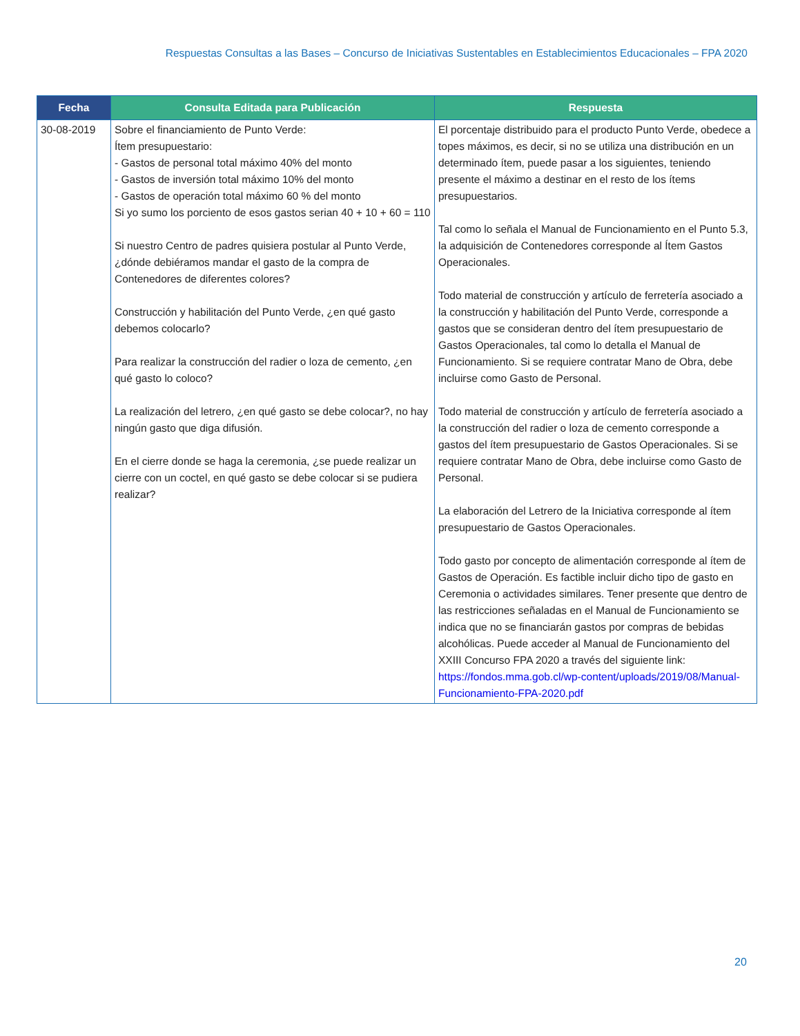Respuestas Consultas a las Bases – Concurso de Iniciativas Sustentables en Establecimientos Educacionales – FPA 2020
| Fecha | Consulta Editada para Publicación | Respuesta |
| --- | --- | --- |
| 30-08-2019 | Sobre el financiamiento de Punto Verde: Ítem presupuestario: - Gastos de personal total máximo 40% del monto - Gastos de inversión total máximo 10% del monto - Gastos de operación total máximo 60 % del monto Si yo sumo los porciento de esos gastos serian 40 + 10 + 60 = 110 Si nuestro Centro de padres quisiera postular al Punto Verde, ¿dónde debiéramos mandar el gasto de la compra de Contenedores de diferentes colores? Construcción y habilitación del Punto Verde, ¿en qué gasto debemos colocarlo? Para realizar la construcción del radier o loza de cemento, ¿en qué gasto lo coloco? La realización del letrero, ¿en qué gasto se debe colocar?, no hay ningún gasto que diga difusión. En el cierre donde se haga la ceremonia, ¿se puede realizar un cierre con un coctel, en qué gasto se debe colocar si se pudiera realizar? | El porcentaje distribuido para el producto Punto Verde, obedece a topes máximos, es decir, si no se utiliza una distribución en un determinado ítem, puede pasar a los siguientes, teniendo presente el máximo a destinar en el resto de los ítems presupuestarios. Tal como lo señala el Manual de Funcionamiento en el Punto 5.3, la adquisición de Contenedores corresponde al Ítem Gastos Operacionales. Todo material de construcción y artículo de ferretería asociado a la construcción y habilitación del Punto Verde, corresponde a gastos que se consideran dentro del ítem presupuestario de Gastos Operacionales, tal como lo detalla el Manual de Funcionamiento. Si se requiere contratar Mano de Obra, debe incluirse como Gasto de Personal. Todo material de construcción y artículo de ferretería asociado a la construcción del radier o loza de cemento corresponde a gastos del ítem presupuestario de Gastos Operacionales. Si se requiere contratar Mano de Obra, debe incluirse como Gasto de Personal. La elaboración del Letrero de la Iniciativa corresponde al ítem presupuestario de Gastos Operacionales. Todo gasto por concepto de alimentación corresponde al ítem de Gastos de Operación. Es factible incluir dicho tipo de gasto en Ceremonia o actividades similares. Tener presente que dentro de las restricciones señaladas en el Manual de Funcionamiento se indica que no se financiarán gastos por compras de bebidas alcohólicas. Puede acceder al Manual de Funcionamiento del XXIII Concurso FPA 2020 a través del siguiente link: https://fondos.mma.gob.cl/wp-content/uploads/2019/08/Manual-Funcionamiento-FPA-2020.pdf |
20